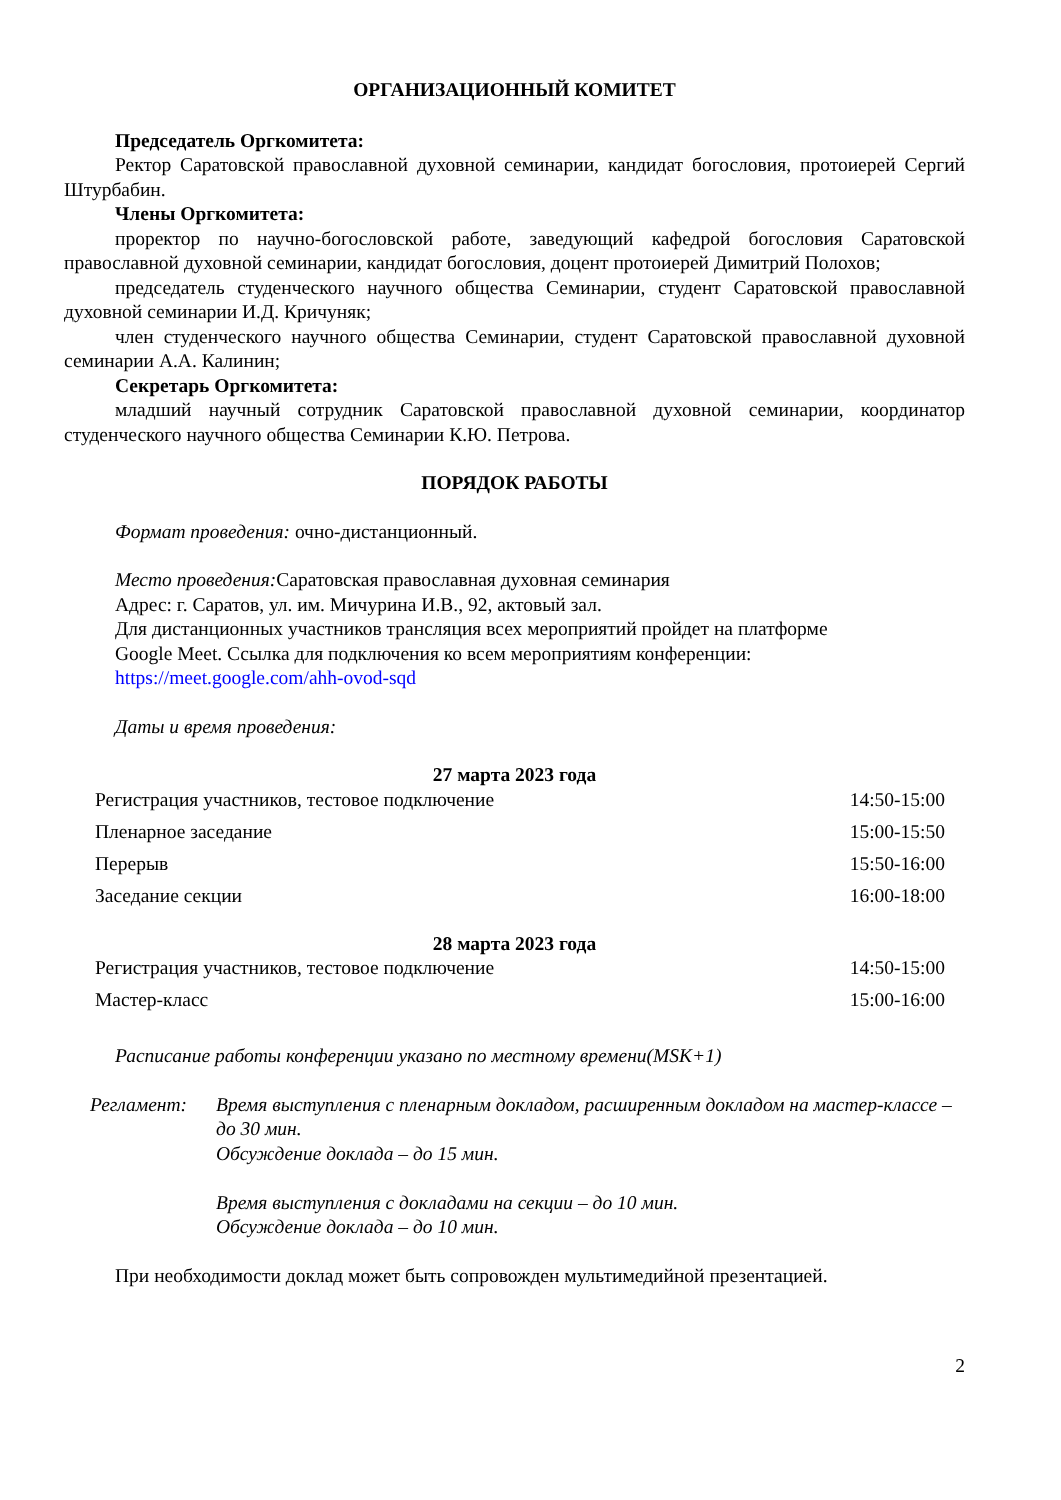ОРГАНИЗАЦИОННЫЙ КОМИТЕТ
Председатель Оргкомитета:
Ректор Саратовской православной духовной семинарии, кандидат богословия, протоиерей Сергий Штурбабин.
Члены Оргкомитета:
проректор по научно-богословской работе, заведующий кафедрой богословия Саратовской православной духовной семинарии, кандидат богословия, доцент протоиерей Димитрий Полохов;
председатель студенческого научного общества Семинарии, студент Саратовской православной духовной семинарии И.Д. Кричуняк;
член студенческого научного общества Семинарии, студент Саратовской православной духовной семинарии А.А. Калинин;
Секретарь Оргкомитета:
младший научный сотрудник Саратовской православной духовной семинарии, координатор студенческого научного общества Семинарии К.Ю. Петрова.
ПОРЯДОК РАБОТЫ
Формат проведения: очно-дистанционный.
Место проведения: Саратовская православная духовная семинария
Адрес: г. Саратов, ул. им. Мичурина И.В., 92, актовый зал.
Для дистанционных участников трансляция всех мероприятий пройдет на платформе
Google Meet. Ссылка для подключения ко всем мероприятиям конференции:
https://meet.google.com/ahh-ovod-sqd
Даты и время проведения:
27 марта 2023 года
| Регистрация участников, тестовое подключение | 14:50-15:00 |
| Пленарное заседание | 15:00-15:50 |
| Перерыв | 15:50-16:00 |
| Заседание секции | 16:00-18:00 |
28 марта 2023 года
| Регистрация участников, тестовое подключение | 14:50-15:00 |
| Мастер-класс | 15:00-16:00 |
Расписание работы конференции указано по местному времени(MSK+1)
Регламент: Время выступления с пленарным докладом, расширенным докладом на мастер-классе – до 30 мин.
Обсуждение доклада – до 15 мин.
Время выступления с докладами на секции – до 10 мин.
Обсуждение доклада – до 10 мин.
При необходимости доклад может быть сопровожден мультимедийной презентацией.
2